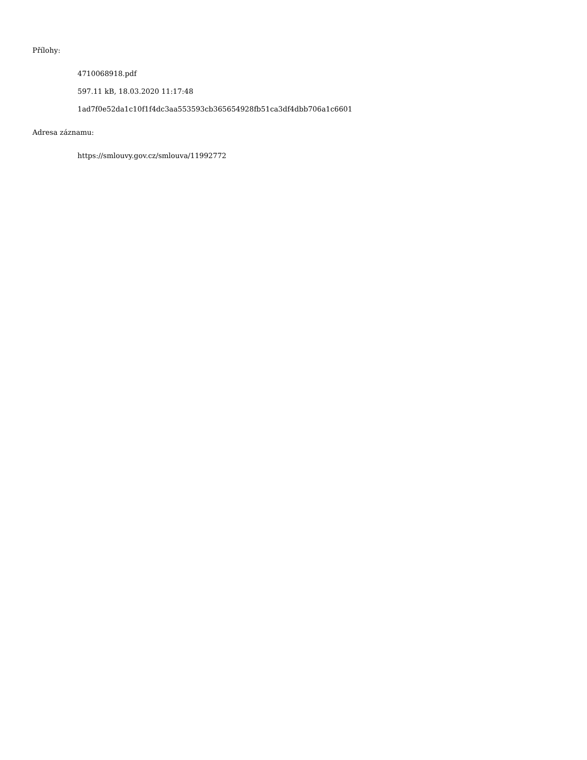Přílohy:
4710068918.pdf
597.11 kB, 18.03.2020 11:17:48
1ad7f0e52da1c10f1f4dc3aa553593cb365654928fb51ca3df4dbb706a1c6601
Adresa záznamu:
https://smlouvy.gov.cz/smlouva/11992772